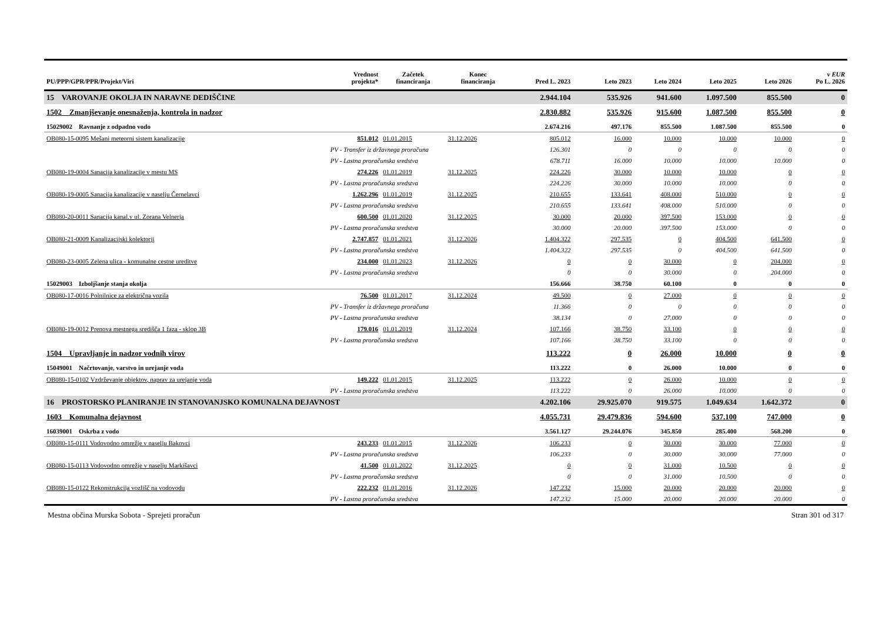| PU/PPP/GPR/PPR/Projekt/Viri | | Vrednost projekta* | Začetek financiranja | Konec financiranja | Pred L. 2023 | Leto 2023 | Leto 2024 | Leto 2025 | Leto 2026 | v EUR Po L. 2026 |
| --- | --- | --- | --- | --- | --- | --- | --- | --- | --- | --- |
| 15 VAROVANJE OKOLJA IN NARAVNE DEDIŠČINE | | | | | 2.944.104 | 535.926 | 941.600 | 1.097.500 | 855.500 | 0 |
| 1502 Zmanjševanje onesnaženja, kontrola in nadzor | | | | | 2.830.882 | 535.926 | 915.600 | 1.087.500 | 855.500 | 0 |
| 15029002 Ravnanje z odpadno vodo | | | | | 2.674.216 | 497.176 | 855.500 | 1.087.500 | 855.500 | 0 |
| OB080-15-0095 Mešani meteorni sistem kanalizacije | | 851.012 | 01.01.2015 | 31.12.2026 | 805.012 | 16.000 | 10.000 | 10.000 | 10.000 | 0 |
| | PV - Transfer iz državnega proračuna | | | | 126.301 | 0 | 0 | 0 | 0 | 0 |
| | PV - Lastna proračunska sredstva | | | | 678.711 | 16.000 | 10.000 | 10.000 | 10.000 | 0 |
| OB080-19-0004 Sanacija kanalizacije v mestu MS | | 274.226 | 01.01.2019 | 31.12.2025 | 224.226 | 30.000 | 10.000 | 10.000 | 0 | 0 |
| | PV - Lastna proračunska sredstva | | | | 224.226 | 30.000 | 10.000 | 10.000 | 0 | 0 |
| OB080-19-0005 Sanacija kanalizacije v naselju Černelavci | | 1.262.296 | 01.01.2019 | 31.12.2025 | 210.655 | 133.641 | 408.000 | 510.000 | 0 | 0 |
| | PV - Lastna proračunska sredstva | | | | 210.655 | 133.641 | 408.000 | 510.000 | 0 | 0 |
| OB080-20-0011 Sanacija kanal.v ul. Zorana Velnerja | | 600.500 | 01.01.2020 | 31.12.2025 | 30.000 | 20.000 | 397.500 | 153.000 | 0 | 0 |
| | PV - Lastna proračunska sredstva | | | | 30.000 | 20.000 | 397.500 | 153.000 | 0 | 0 |
| OB080-21-0009 Kanalizacijski kolektorji | | 2.747.857 | 01.01.2021 | 31.12.2026 | 1.404.322 | 297.535 | 0 | 404.500 | 641.500 | 0 |
| | PV - Lastna proračunska sredstva | | | | 1.404.322 | 297.535 | 0 | 404.500 | 641.500 | 0 |
| OB080-23-0005 Zelena ulica - komunalne cestne ureditve | | 234.000 | 01.01.2023 | 31.12.2026 | 0 | 0 | 30.000 | 0 | 204.000 | 0 |
| | PV - Lastna proračunska sredstva | | | | 0 | 0 | 30.000 | 0 | 204.000 | 0 |
| 15029003 Izboljšanje stanja okolja | | | | | 156.666 | 38.750 | 60.100 | 0 | 0 | 0 |
| OB080-17-0016 Polnilnice za električna vozila | | 76.500 | 01.01.2017 | 31.12.2024 | 49.500 | 0 | 27.000 | 0 | 0 | 0 |
| | PV - Transfer iz državnega proračuna | | | | 11.366 | 0 | 0 | 0 | 0 | 0 |
| | PV - Lastna proračunska sredstva | | | | 38.134 | 0 | 27.000 | 0 | 0 | 0 |
| OB080-19-0012 Prenova mestnega središča 1 faza - sklop 3B | | 179.016 | 01.01.2019 | 31.12.2024 | 107.166 | 38.750 | 33.100 | 0 | 0 | 0 |
| | PV - Lastna proračunska sredstva | | | | 107.166 | 38.750 | 33.100 | 0 | 0 | 0 |
| 1504 Upravljanje in nadzor vodnih virov | | | | | 113.222 | 0 | 26.000 | 10.000 | 0 | 0 |
| 15049001 Načrtovanje, varstvo in urejanje voda | | | | | 113.222 | 0 | 26.000 | 10.000 | 0 | 0 |
| OB080-15-0102 Vzdrževanje objektov, naprav za urejanje voda | | 149.222 | 01.01.2015 | 31.12.2025 | 113.222 | 0 | 26.000 | 10.000 | 0 | 0 |
| | PV - Lastna proračunska sredstva | | | | 113.222 | 0 | 26.000 | 10.000 | 0 | 0 |
| 16 PROSTORSKO PLANIRANJE IN STANOVANJSKO KOMUNALNA DEJAVNOST | | | | | 4.202.106 | 29.925.070 | 919.575 | 1.049.634 | 1.642.372 | 0 |
| 1603 Komunalna dejavnost | | | | | 4.055.731 | 29.479.836 | 594.600 | 537.100 | 747.000 | 0 |
| 16039001 Oskrba z vodo | | | | | 3.561.127 | 29.244.076 | 345.850 | 285.400 | 568.200 | 0 |
| OB080-15-0111 Vodovodno omrežje v naselju Bakovci | | 243.233 | 01.01.2015 | 31.12.2026 | 106.233 | 0 | 30.000 | 30.000 | 77.000 | 0 |
| | PV - Lastna proračunska sredstva | | | | 106.233 | 0 | 30.000 | 30.000 | 77.000 | 0 |
| OB080-15-0113 Vodovodno omrežje v naselju Markišavci | | 41.500 | 01.01.2022 | 31.12.2025 | 0 | 0 | 31.000 | 10.500 | 0 | 0 |
| | PV - Lastna proračunska sredstva | | | | 0 | 0 | 31.000 | 10.500 | 0 | 0 |
| OB080-15-0122 Rekonstrukcija vozlišč na vodovodu | | 222.232 | 01.01.2016 | 31.12.2026 | 147.232 | 15.000 | 20.000 | 20.000 | 20.000 | 0 |
| | PV - Lastna proračunska sredstva | | | | 147.232 | 15.000 | 20.000 | 20.000 | 20.000 | 0 |
Mestna občina Murska Sobota - Sprejeti proračun Stran 301 od 317